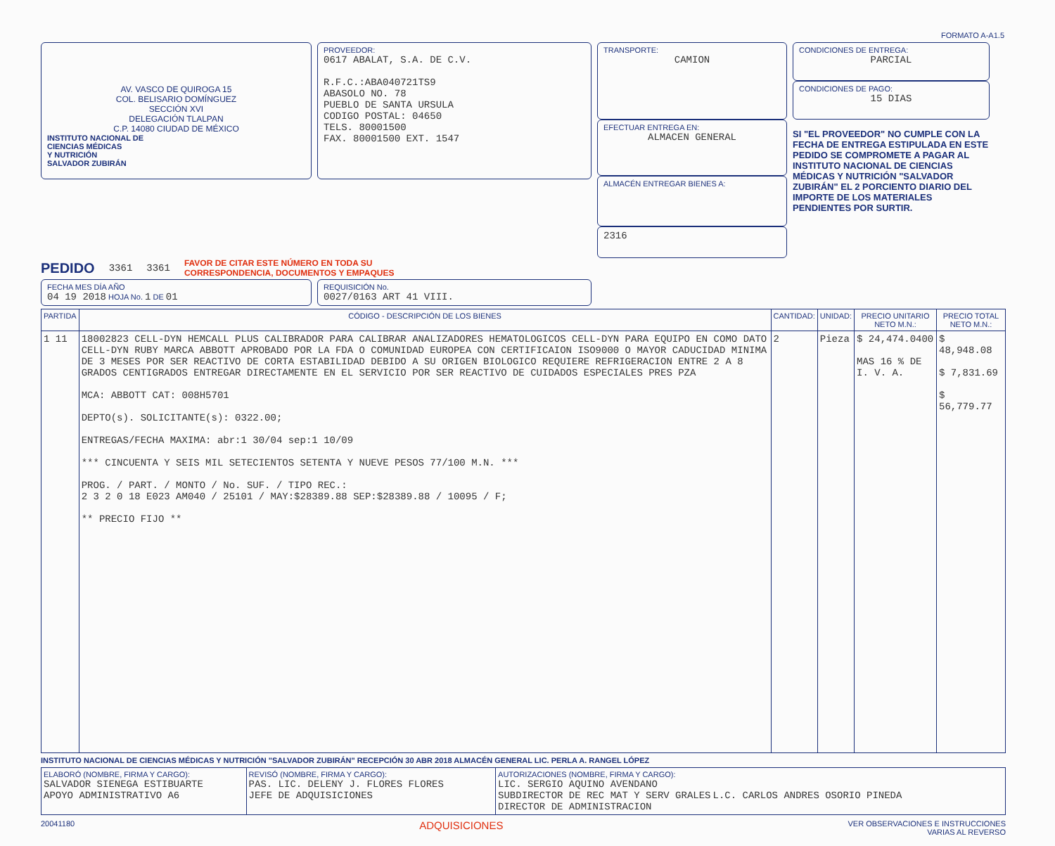FORMATO A-A1.5
AV. VASCO DE QUIROGA 15
COL. BELISARIO DOMÍNGUEZ
SECCIÓN XVI
DELEGACIÓN TLALPAN
C.P. 14080 CIUDAD DE MÉXICO
INSTITUTO NACIONAL DE
CIENCIAS MÉDICAS
Y NUTRICIÓN
SALVADOR ZUBIRÁN
PROVEEDOR:
0617 ABALAT, S.A. DE C.V.
R.F.C.:ABA040721TS9
ABASOLO NO. 78
PUEBLO DE SANTA URSULA
CODIGO POSTAL: 04650
TELS. 80001500
FAX. 80001500 EXT. 1547
TRANSPORTE:
CAMION
EFECTUAR ENTREGA EN:
ALMACEN GENERAL
ALMACÉN ENTREGAR BIENES A:
2316
CONDICIONES DE ENTREGA:
PARCIAL
CONDICIONES DE PAGO:
15 DIAS
SI "EL PROVEEDOR" NO CUMPLE CON LA FECHA DE ENTREGA ESTIPULADA EN ESTE PEDIDO SE COMPROMETE A PAGAR AL INSTITUTO NACIONAL DE CIENCIAS MÉDICAS Y NUTRICIÓN "SALVADOR ZUBIRÁN" EL 2 PORCIENTO DIARIO DEL IMPORTE DE LOS MATERIALES PENDIENTES POR SURTIR.
PEDIDO 3361 3361 FAVOR DE CITAR ESTE NÚMERO EN TODA SU
CORRESPONDENCIA, DOCUMENTOS Y EMPAQUES
FECHA MES DÍA AÑO
04 19 2018 HOJA No. 1 DE 01
REQUISICIÓN No.
0027/0163 ART 41 VIII.
| PARTIDA | CÓDIGO - DESCRIPCIÓN DE LOS BIENES | CANTIDAD: | UNIDAD: | PRECIO UNITARIO NETO M.N.: | PRECIO TOTAL NETO M.N.: |
| --- | --- | --- | --- | --- | --- |
| 1 11 | 18002823 CELL-DYN HEMCALL PLUS CALIBRADOR PARA CALIBRAR ANALIZADORES HEMATOLOGICOS CELL-DYN PARA EQUIPO EN COMO DATO CELL-DYN RUBY MARCA ABBOTT APROBADO POR LA FDA O COMUNIDAD EUROPEA CON CERTIFICAION ISO9000 O MAYOR CADUCIDAD MINIMA DE 3 MESES POR SER REACTIVO DE CORTA ESTABILIDAD DEBIDO A SU ORIGEN BIOLOGICO REQUIERE REFRIGERACION ENTRE 2 A 8 GRADOS CENTIGRADOS ENTREGAR DIRECTAMENTE EN EL SERVICIO POR SER REACTIVO DE CUIDADOS ESPECIALES PRES PZA MCA: ABBOTT CAT: 008H5701 DEPTO(s). SOLICITANTE(s): 0322.00; ENTREGAS/FECHA MAXIMA: abr:1 30/04 sep:1 10/09 *** CINCUENTA Y SEIS MIL SETECIENTOS SETENTA Y NUEVE PESOS 77/100 M.N. *** PROG. / PART. / MONTO / No. SUF. / TIPO REC.: 2 3 2 0 18 E023 AM040 / 25101 / MAY:$28389.88 SEP:$28389.88 / 10095 / F; ** PRECIO FIJO ** | 2 | Pieza | $ 24,474.0400 MAS 16 % DE I. V. A. | $ 48,948.08 $ 7,831.69 $ 56,779.77 |
INSTITUTO NACIONAL DE CIENCIAS MÉDICAS Y NUTRICIÓN "SALVADOR ZUBIRÁN" RECEPCIÓN 30 ABR 2018 ALMACÉN GENERAL LIC. PERLA A. RANGEL LÓPEZ
| ELABORÓ (NOMBRE, FIRMA Y CARGO): SALVADOR SIENEGA ESTIBUARTE APOYO ADMINISTRATIVO A6 | REVISÓ (NOMBRE, FIRMA Y CARGO): PAS. LIC. DELENY J. FLORES FLORES JEFE DE ADQUISICIONES | AUTORIZACIONES (NOMBRE, FIRMA Y CARGO): LIC. SERGIO AQUINO AVENDANO SUBDIRECTOR DE REC MAT Y SERV GRALES L.C. CARLOS ANDRES OSORIO PINEDA DIRECTOR DE ADMINISTRACION |
20041180 ADQUISICIONES VER OBSERVACIONES E INSTRUCCIONES
VARIAS AL REVERSO